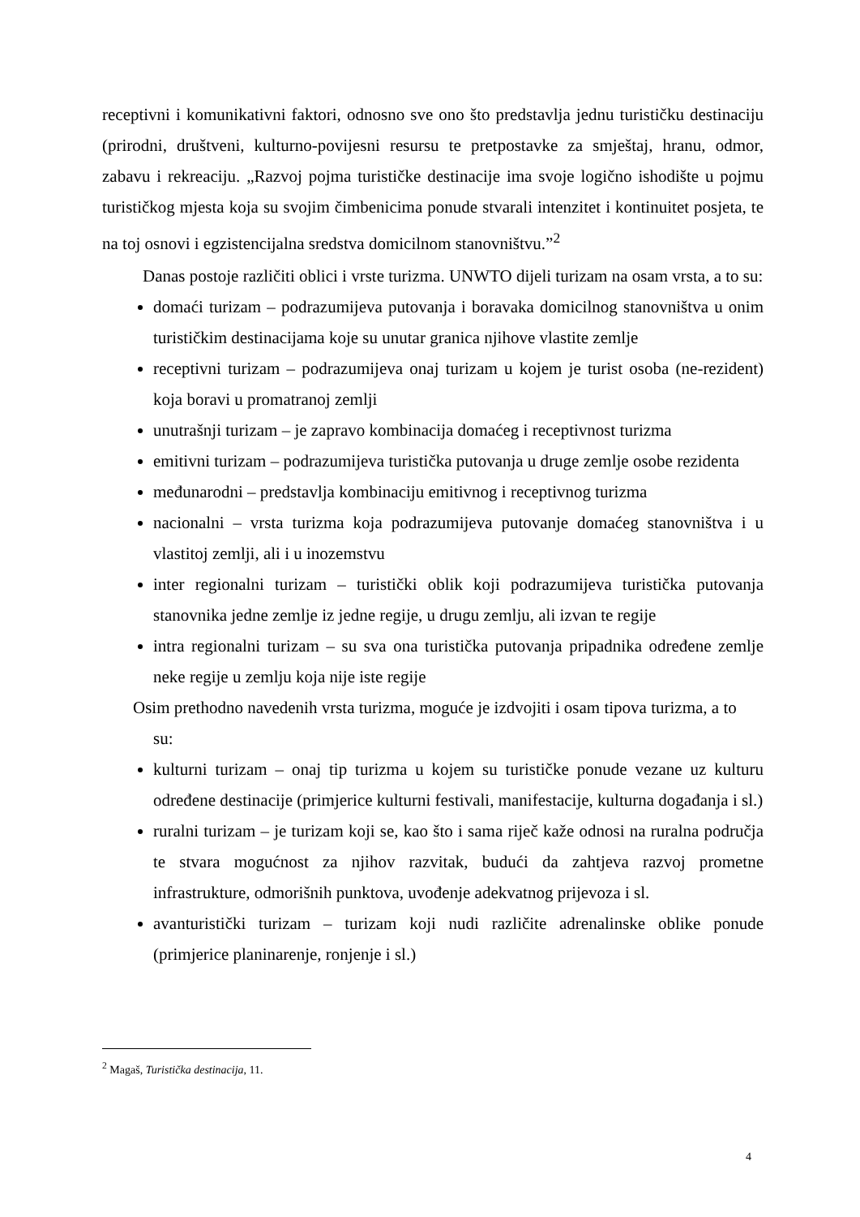receptivni i komunikativni faktori, odnosno sve ono što predstavlja jednu turističku destinaciju (prirodni, društveni, kulturno-povijesni resursu te pretpostavke za smještaj, hranu, odmor, zabavu i rekreaciju. „Razvoj pojma turističke destinacije ima svoje logično ishodište u pojmu turističkog mjesta koja su svojim čimbenicima ponude stvarali intenzitet i kontinuitet posjeta, te na toj osnovi i egzistencijalna sredstva domicilnom stanovništvu.”<sup>2</sup>
Danas postoje različiti oblici i vrste turizma. UNWTO dijeli turizam na osam vrsta, a to su:
domaći turizam – podrazumijeva putovanja i boravaka domicilnog stanovništva u onim turističkim destinacijama koje su unutar granica njihove vlastite zemlje
receptivni turizam – podrazumijeva onaj turizam u kojem je turist osoba (ne-rezident) koja boravi u promatranoj zemlji
unutrašnji turizam – je zapravo kombinacija domaćeg i receptivnost turizma
emitivni turizam – podrazumijeva turistička putovanja u druge zemlje osobe rezidenta
međunarodni – predstavlja kombinaciju emitivnog i receptivnog turizma
nacionalni – vrsta turizma koja podrazumijeva putovanje domaćeg stanovništva i u vlastitoj zemlji, ali i u inozemstvu
inter regionalni turizam – turistički oblik koji podrazumijeva turistička putovanja stanovnika jedne zemlje iz jedne regije, u drugu zemlju, ali izvan te regije
intra regionalni turizam – su sva ona turistička putovanja pripadnika određene zemlje neke regije u zemlju koja nije iste regije
Osim prethodno navedenih vrsta turizma, moguće je izdvojiti i osam tipova turizma, a to
su:
kulturni turizam – onaj tip turizma u kojem su turističke ponude vezane uz kulturu određene destinacije (primjerice kulturni festivali, manifestacije, kulturna događanja i sl.)
ruralni turizam – je turizam koji se, kao što i sama riječ kaže odnosi na ruralna područja te stvara mogućnost za njihov razvitak, budući da zahtjeva razvoj prometne infrastrukture, odmorišnih punktova, uvođenje adekvatnog prijevoza i sl.
avanturistički turizam – turizam koji nudi različite adrenalinske oblike ponude (primjerice planinarenje, ronjenje i sl.)
<sup>2</sup> Magaš, Turistička destinacija, 11.
4